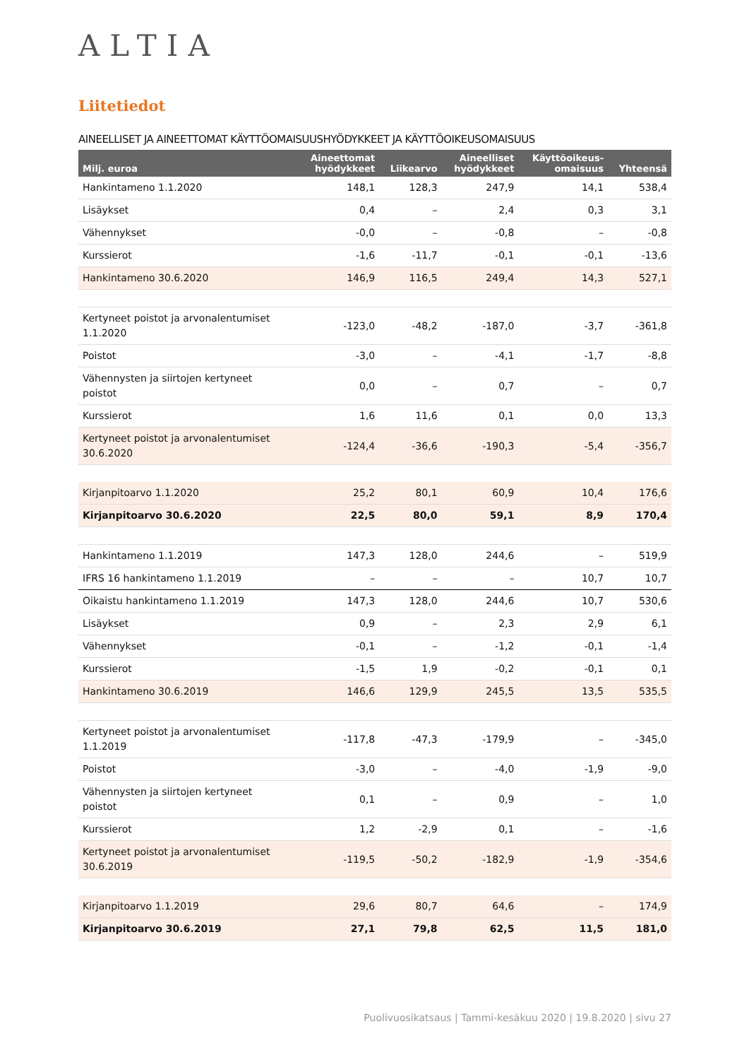ALTIA
Liitetiedot
AINEELLISET JA AINEETTOMAT KÄYTTÖOMAISUUSHYÖDYKKEET JA KÄYTTÖOIKEUSOMAISUUS
| Milj. euroa | Aineettomat hyödykkeet | Liikearvo | Aineelliset hyödykkeet | Käyttöoikeus- omaisuus | Yhteensä |
| --- | --- | --- | --- | --- | --- |
| Hankintameno 1.1.2020 | 148,1 | 128,3 | 247,9 | 14,1 | 538,4 |
| Lisäykset | 0,4 | – | 2,4 | 0,3 | 3,1 |
| Vähennykset | -0,0 | – | -0,8 | – | -0,8 |
| Kurssierot | -1,6 | -11,7 | -0,1 | -0,1 | -13,6 |
| Hankintameno 30.6.2020 | 146,9 | 116,5 | 249,4 | 14,3 | 527,1 |
| Kertyneet poistot ja arvonalentumiset 1.1.2020 | -123,0 | -48,2 | -187,0 | -3,7 | -361,8 |
| Poistot | -3,0 | – | -4,1 | -1,7 | -8,8 |
| Vähennysten ja siirtojen kertyneet poistot | 0,0 | – | 0,7 | – | 0,7 |
| Kurssierot | 1,6 | 11,6 | 0,1 | 0,0 | 13,3 |
| Kertyneet poistot ja arvonalentumiset 30.6.2020 | -124,4 | -36,6 | -190,3 | -5,4 | -356,7 |
| Kirjanpitoarvo 1.1.2020 | 25,2 | 80,1 | 60,9 | 10,4 | 176,6 |
| Kirjanpitoarvo 30.6.2020 | 22,5 | 80,0 | 59,1 | 8,9 | 170,4 |
| Hankintameno 1.1.2019 | 147,3 | 128,0 | 244,6 | – | 519,9 |
| IFRS 16 hankintameno 1.1.2019 | – | – | – | 10,7 | 10,7 |
| Oikaistu hankintameno 1.1.2019 | 147,3 | 128,0 | 244,6 | 10,7 | 530,6 |
| Lisäykset | 0,9 | – | 2,3 | 2,9 | 6,1 |
| Vähennykset | -0,1 | – | -1,2 | -0,1 | -1,4 |
| Kurssierot | -1,5 | 1,9 | -0,2 | -0,1 | 0,1 |
| Hankintameno 30.6.2019 | 146,6 | 129,9 | 245,5 | 13,5 | 535,5 |
| Kertyneet poistot ja arvonalentumiset 1.1.2019 | -117,8 | -47,3 | -179,9 | – | -345,0 |
| Poistot | -3,0 | – | -4,0 | -1,9 | -9,0 |
| Vähennysten ja siirtojen kertyneet poistot | 0,1 | – | 0,9 | – | 1,0 |
| Kurssierot | 1,2 | -2,9 | 0,1 | – | -1,6 |
| Kertyneet poistot ja arvonalentumiset 30.6.2019 | -119,5 | -50,2 | -182,9 | -1,9 | -354,6 |
| Kirjanpitoarvo 1.1.2019 | 29,6 | 80,7 | 64,6 | – | 174,9 |
| Kirjanpitoarvo 30.6.2019 | 27,1 | 79,8 | 62,5 | 11,5 | 181,0 |
Puolivuosikatsaus | Tammi-kesäkuu 2020 | 19.8.2020 | sivu 27